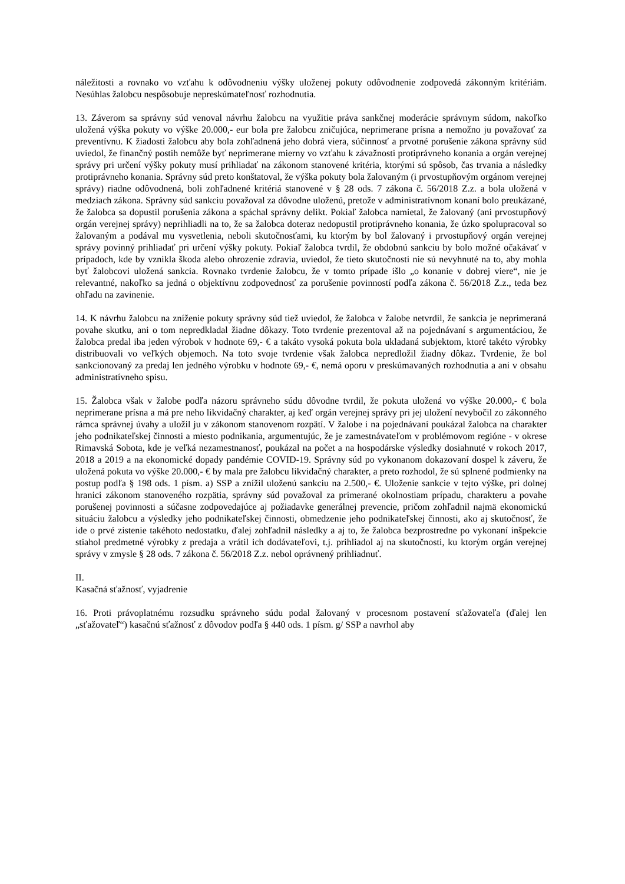náležitosti a rovnako vo vzťahu k odôvodneniu výšky uloženej pokuty odôvodnenie zodpovedá zákonným kritériám. Nesúhlas žalobcu nespôsobuje nepreskúmateľnosť rozhodnutia.
13. Záverom sa správny súd venoval návrhu žalobcu na využitie práva sankčnej moderácie správnym súdom, nakoľko uložená výška pokuty vo výške 20.000,- eur bola pre žalobcu zničujúca, neprimerane prísna a nemožno ju považovať za preventívnu. K žiadosti žalobcu aby bola zohľadnená jeho dobrá viera, súčinnosť a prvotné porušenie zákona správny súd uviedol, že finančný postih nemôže byť neprimerane mierny vo vzťahu k závažnosti protiprávneho konania a orgán verejnej správy pri určení výšky pokuty musí prihliadať na zákonom stanovené kritéria, ktorými sú spôsob, čas trvania a následky protiprávneho konania. Správny súd preto konštatoval, že výška pokuty bola žalovaným (i prvostupňovým orgánom verejnej správy) riadne odôvodnená, boli zohľadnené kritériá stanovené v § 28 ods. 7 zákona č. 56/2018 Z.z. a bola uložená v medziach zákona. Správny súd sankciu považoval za dôvodne uloženú, pretože v administratívnom konaní bolo preukázané, že žalobca sa dopustil porušenia zákona a spáchal správny delikt. Pokiaľ žalobca namietal, že žalovaný (ani prvostupňový orgán verejnej správy) neprihliadli na to, že sa žalobca doteraz nedopustil protiprávneho konania, že úzko spolupracoval so žalovaným a podával mu vysvetlenia, neboli skutočnosťami, ku ktorým by bol žalovaný i prvostupňový orgán verejnej správy povinný prihliadať pri určení výšky pokuty. Pokiaľ žalobca tvrdil, že obdobnú sankciu by bolo možné očakávať v prípadoch, kde by vznikla škoda alebo ohrozenie zdravia, uviedol, že tieto skutočnosti nie sú nevyhnuté na to, aby mohla byť žalobcovi uložená sankcia. Rovnako tvrdenie žalobcu, že v tomto prípade išlo „o konanie v dobrej viere“, nie je relevantné, nakoľko sa jedná o objektívnu zodpovednosť za porušenie povinností podľa zákona č. 56/2018 Z.z., teda bez ohľadu na zavinenie.
14. K návrhu žalobcu na zníženie pokuty správny súd tiež uviedol, že žalobca v žalobe netvrdil, že sankcia je neprimeraná povahe skutku, ani o tom nepredkladal žiadne dôkazy. Toto tvrdenie prezentoval až na pojednávaní s argumentáciou, že žalobca predal iba jeden výrobok v hodnote 69,- € a takáto vysoká pokuta bola ukladaná subjektom, ktoré takéto výrobky distribuovali vo veľkých objemoch. Na toto svoje tvrdenie však žalobca nepredložil žiadny dôkaz. Tvrdenie, že bol sankcionovaný za predaj len jedného výrobku v hodnote 69,- €, nemá oporu v preskúmavaných rozhodnutia a ani v obsahu administratívneho spisu.
15. Žalobca však v žalobe podľa názoru správneho súdu dôvodne tvrdil, že pokuta uložená vo výške 20.000,- € bola neprimerane prísna a má pre neho likvidačný charakter, aj keď orgán verejnej správy pri jej uložení nevybočil zo zákonného rámca správnej úvahy a uložil ju v zákonom stanovenom rozpätí. V žalobe i na pojednávaní poukázal žalobca na charakter jeho podnikateľskej činnosti a miesto podnikania, argumentujúc, že je zamestnávateľom v problémovom regióne - v okrese Rimavská Sobota, kde je veľká nezamestnanosť, poukázal na počet a na hospodárske výsledky dosiahnuté v rokoch 2017, 2018 a 2019 a na ekonomické dopady pandémie COVID-19. Správny súd po vykonanom dokazovaní dospel k záveru, že uložená pokuta vo výške 20.000,- € by mala pre žalobcu likvidačný charakter, a preto rozhodol, že sú splnené podmienky na postup podľa § 198 ods. 1 písm. a) SSP a znížil uloženú sankciu na 2.500,- €. Uloženie sankcie v tejto výške, pri dolnej hranici zákonom stanoveného rozpätia, správny súd považoval za primerané okolnostiam prípadu, charakteru a povahe porušenej povinnosti a súčasne zodpovedajúce aj požiadavke generálnej prevencie, pričom zohľadnil najmä ekonomickú situáciu žalobcu a výsledky jeho podnikateľskej činnosti, obmedzenie jeho podnikateľskej činnosti, ako aj skutočnosť, že ide o prvé zistenie takéhoto nedostatku, ďalej zohľadnil následky a aj to, že žalobca bezprostredne po vykonaní inšpekcie stiahol predmetné výrobky z predaja a vrátil ich dodávateľovi, t.j. prihliadol aj na skutočnosti, ku ktorým orgán verejnej správy v zmysle § 28 ods. 7 zákona č. 56/2018 Z.z. nebol oprávnený prihliadnuť.
II.
Kasačná sťažnosť, vyjadrenie
16. Proti právoplatnému rozsudku správneho súdu podal žalovaný v procesnom postavení sťažovateľa (ďalej len „sťažovateľ“) kasačnú sťažnosť z dôvodov podľa § 440 ods. 1 písm. g/ SSP a navrhol aby